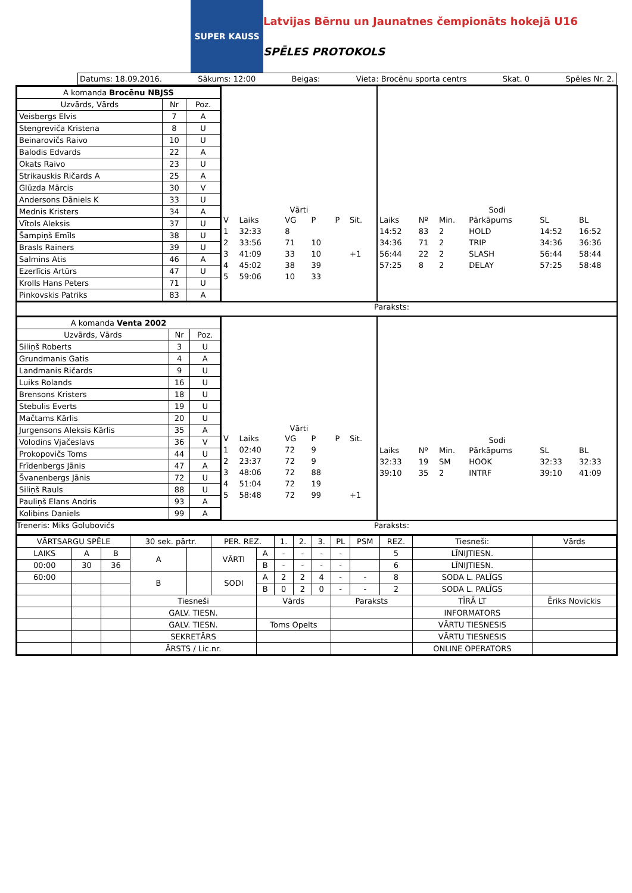SUPER KAUSS
Latvijas Bērnu un Jaunatnes čempionāts hokejā U16
SPĒLES PROTOKOLS
Datums: 18.09.2016. Sākums: 12:00 Beigas: Vieta: Brocēnu sporta centrs Skat. 0 Spēles Nr. 2.
| A komanda Brocēnu NBJSS | | |
| --- | --- | --- |
| Uzvārds, Vārds | Nr | Poz. |
| Veisbergs Elvis | 7 | A |
| Stengreviča Kristena | 8 | U |
| Beinarovičs Raivo | 10 | U |
| Balodis Edvards | 22 | A |
| Okats Raivo | 23 | U |
| Strikauskis Ričards A | 25 | A |
| Glūzda Mārcis | 30 | V |
| Andersons Dāniels K | 33 | U |
| Mednis Kristers | 34 | A |
| Vītols Aleksis | 37 | U |
| Šampiņš Emīls | 38 | U |
| Brasls Rainers | 39 | U |
| Salmins Atis | 46 | A |
| Ezerlīcis Artūrs | 47 | U |
| Krolls Hans Peters | 71 | U |
| Pinkovskis Patriks | 83 | A |
Vārti
| V | Laiks | VG | P | P | Sit. |
| 1 | 32:33 | 8 | | | |
| 2 | 33:56 | 71 | 10 | | |
| 3 | 41:09 | 33 | 10 | | +1 |
| 4 | 45:02 | 38 | 39 | | |
| 5 | 59:06 | 10 | 33 | | |
Sodi
| Laiks | Nº | Min. | Pārkāpums | SL | BL |
| 14:52 | 83 | 2 | HOLD | 14:52 | 16:52 |
| 34:36 | 71 | 2 | TRIP | 34:36 | 36:36 |
| 56:44 | 22 | 2 | SLASH | 56:44 | 58:44 |
| 57:25 | 8 | 2 | DELAY | 57:25 | 58:48 |
Paraksts:
| A komanda Venta 2002 | | |
| --- | --- | --- |
| Uzvārds, Vārds | Nr | Poz. |
| Siliņš Roberts | 3 | U |
| Grundmanis Gatis | 4 | A |
| Landmanis Ričards | 9 | U |
| Luiks Rolands | 16 | U |
| Brensons Kristers | 18 | U |
| Stebulis Everts | 19 | U |
| Mačtams Kārlis | 20 | U |
| Jurgensons Aleksis Kārlis | 35 | A |
| Volodins Vjačeslavs | 36 | V |
| Prokopovičs Toms | 44 | U |
| Frīdenbergs Jānis | 47 | A |
| Švanenbergs Jānis | 72 | U |
| Siliņš Rauls | 88 | U |
| Pauliņš Elans Andris | 93 | A |
| Kolibins Daniels | 99 | A |
Vārti
| V | Laiks | VG | P | P | Sit. |
| 1 | 02:40 | 72 | 9 | | |
| 2 | 23:37 | 72 | 9 | | |
| 3 | 48:06 | 72 | 88 | | |
| 4 | 51:04 | 72 | 19 | | |
| 5 | 58:48 | 72 | 99 | | +1 |
Sodi
| Laiks | Nº | Min. | Pārkāpums | SL | BL |
| 32:33 | 19 | SM | HOOK | 32:33 | 32:33 |
| 39:10 | 35 | 2 | INTRF | 39:10 | 41:09 |
Treneris: Miks Golubovičs Paraksts:
| VĀRTSARGU SPĒLE | | | 30 sek. pārtr. | | PER. REZ. | | 1. | 2. | 3. | PL | PSM | REZ. | Tiesneši: | Vārds |
| LAIKS | A | B | A | | VĀRTI | A | - | - | - | - | | 5 | LĪNIJTIESN. | |
| 00:00 | 30 | 36 | | | | B | - | - | - | - | | 6 | LĪNIJTIESN. | |
| 60:00 | | | B | | SODI | A | 2 | 2 | 4 | - | - | 8 | SODA L. PALĪGS | |
| | | | | | | B | 0 | 2 | 0 | - | - | 2 | SODA L. PALĪGS | |
| | | | Tiesneši | | | Vārds | | | | Paraksts | | | TĪRĀ LT | Ēriks Novickis |
| | | | GALV. TIESN. | | | | | | | | | | INFORMATORS | |
| | | | GALV. TIESN. | | | Toms Opelts | | | | | | | VĀRTU TIESNESIS | |
| | | | SEKRETĀRS | | | | | | | | | | VĀRTU TIESNESIS | |
| | | | ĀRSTS / Lic.nr. | | | | | | | | | | ONLINE OPERATORS | |